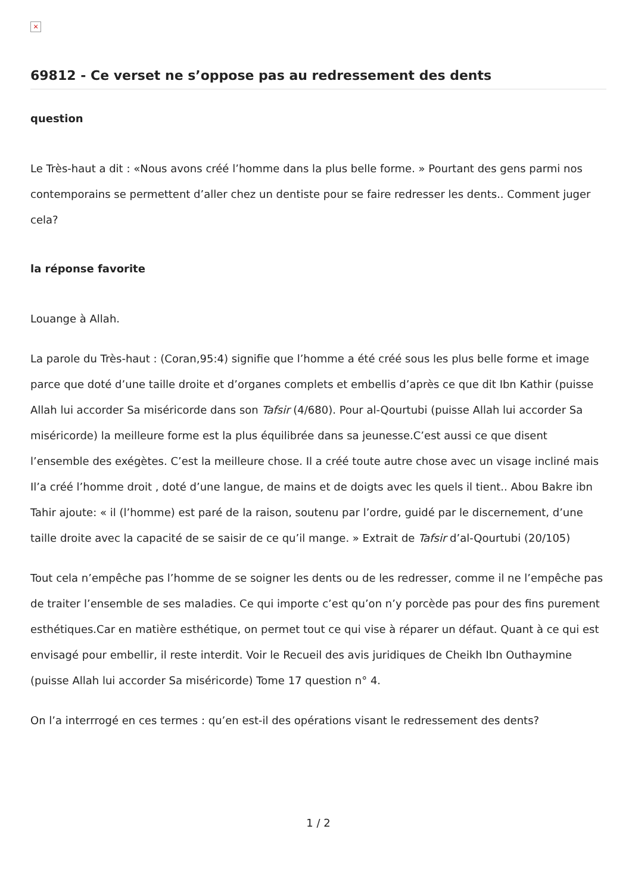×
69812 - Ce verset ne s’oppose pas au redressement des dents
question
Le Très-haut a dit : «Nous avons créé l’homme dans la plus belle forme. » Pourtant des gens parmi nos contemporains se permettent d’aller chez un dentiste pour se faire redresser les dents.. Comment juger cela?
la réponse favorite
Louange à Allah.
La parole du Très-haut : (Coran,95:4) signifie que l’homme a été créé sous les plus belle forme et image parce que doté d’une taille droite et d’organes complets et embellis d’après ce que dit Ibn Kathir (puisse Allah lui accorder Sa miséricorde dans son Tafsir (4/680). Pour al-Qourtubi (puisse Allah lui accorder Sa miséricorde) la meilleure forme est la plus équilibrée dans sa jeunesse.C’est aussi ce que disent l’ensemble des exégètes. C’est la meilleure chose. Il a créé toute autre chose avec un visage incliné mais Il’a créé l’homme droit , doté d’une langue, de mains et de doigts avec les quels il tient.. Abou Bakre ibn Tahir ajoute: « il (l’homme) est paré de la raison, soutenu par l’ordre, guidé par le discernement, d’une taille droite avec la capacité de se saisir de ce qu’il mange. » Extrait de Tafsir d’al-Qourtubi (20/105)
Tout cela n’empêche pas l’homme de se soigner les dents ou de les redresser, comme il ne l’empêche pas de traiter l’ensemble de ses maladies. Ce qui importe c’est qu’on n’y porcède pas pour des fins purement esthétiques.Car en matière esthétique, on permet tout ce qui vise à réparer un défaut. Quant à ce qui est envisagé pour embellir, il reste interdit. Voir le Recueil des avis juridiques de Cheikh Ibn Outhaymine (puisse Allah lui accorder Sa miséricorde) Tome 17 question n° 4.
On l’a interrrogé en ces termes : qu’en est-il des opérations visant le redressement des dents?
1 / 2